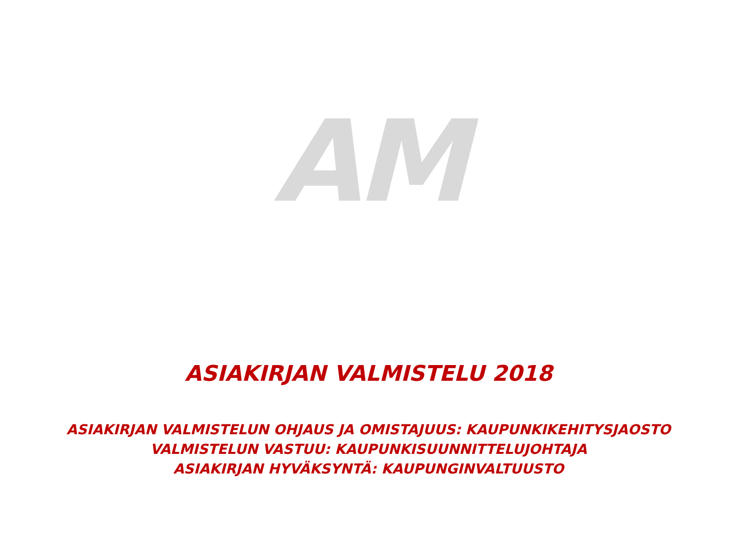AM
ASIAKIRJAN VALMISTELU 2018
ASIAKIRJAN VALMISTELUN OHJAUS JA OMISTAJUUS: KAUPUNKIKEHITYSJAOSTO
VALMISTELUN VASTUU: KAUPUNKISUUNNITTELUJOHTAJA
ASIAKIRJAN HYVÄKSYNTÄ: KAUPUNGINVALTUUSTO